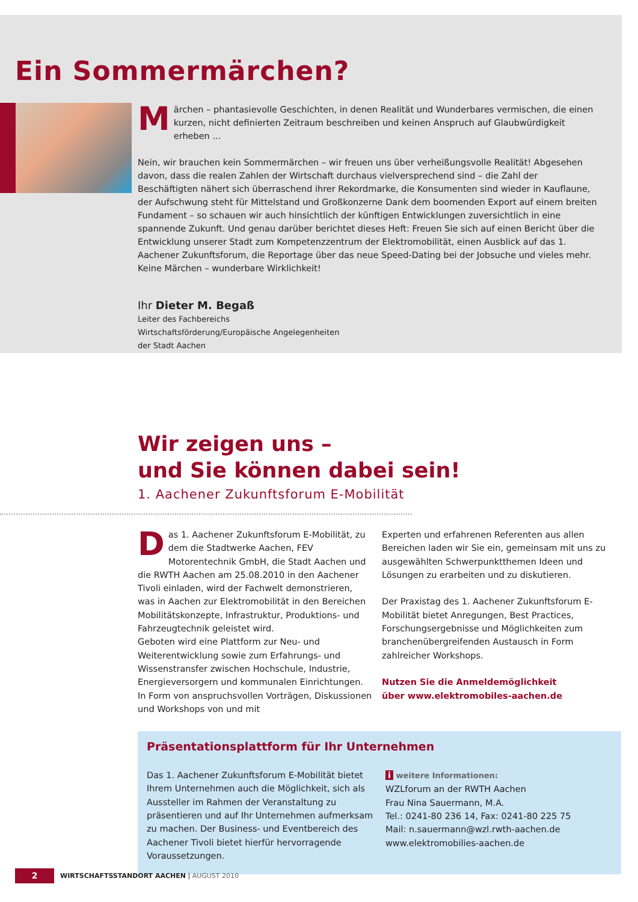Ein Sommermärchen?
Märchen – phantasievolle Geschichten, in denen Realität und Wunderbares vermischen, die einen kurzen, nicht definierten Zeitraum beschreiben und keinen Anspruch auf Glaubwürdigkeit erheben ...
Nein, wir brauchen kein Sommermärchen – wir freuen uns über verheißungsvolle Realität! Abgesehen davon, dass die realen Zahlen der Wirtschaft durchaus vielversprechend sind – die Zahl der Beschäftigten nähert sich überraschend ihrer Rekordmarke, die Konsumenten sind wieder in Kauflaune, der Aufschwung steht für Mittelstand und Großkonzerne Dank dem boomenden Export auf einem breiten Fundament – so schauen wir auch hinsichtlich der künftigen Entwicklungen zuversichtlich in eine spannende Zukunft. Und genau darüber berichtet dieses Heft: Freuen Sie sich auf einen Bericht über die Entwicklung unserer Stadt zum Kompetenzzentrum der Elektromobilität, einen Ausblick auf das 1. Aachener Zukunftsforum, die Reportage über das neue Speed-Dating bei der Jobsuche und vieles mehr. Keine Märchen – wunderbare Wirklichkeit!
Ihr Dieter M. Begaß
Leiter des Fachbereichs
Wirtschaftsförderung/Europäische Angelegenheiten
der Stadt Aachen
Wir zeigen uns –
und Sie können dabei sein!
1. Aachener Zukunftsforum E-Mobilität
Das 1. Aachener Zukunftsforum E-Mobilität, zu dem die Stadtwerke Aachen, FEV Motorentechnik GmbH, die Stadt Aachen und die RWTH Aachen am 25.08.2010 in den Aachener Tivoli einladen, wird der Fachwelt demonstrieren, was in Aachen zur Elektromobilität in den Bereichen Mobilitätskonzepte, Infrastruktur, Produktions- und Fahrzeugtechnik geleistet wird.
Geboten wird eine Plattform zur Neu- und Weiterentwicklung sowie zum Erfahrungs- und Wissenstransfer zwischen Hochschule, Industrie, Energieversorgern und kommunalen Einrichtungen. In Form von anspruchsvollen Vorträgen, Diskussionen und Workshops von und mit
Experten und erfahrenen Referenten aus allen Bereichen laden wir Sie ein, gemeinsam mit uns zu ausgewählten Schwerpunktthemen Ideen und Lösungen zu erarbeiten und zu diskutieren.
Der Praxistag des 1. Aachener Zukunftsforum E-Mobilität bietet Anregungen, Best Practices, Forschungsergebnisse und Möglichkeiten zum branchenübergreifenden Austausch in Form zahlreicher Workshops.
Nutzen Sie die Anmeldemöglichkeit
über www.elektromobiles-aachen.de
Präsentationsplattform für Ihr Unternehmen
Das 1. Aachener Zukunftsforum E-Mobilität bietet Ihrem Unternehmen auch die Möglichkeit, sich als Aussteller im Rahmen der Veranstaltung zu präsentieren und auf Ihr Unternehmen aufmerksam zu machen. Der Business- und Eventbereich des Aachener Tivoli bietet hierfür hervorragende Voraussetzungen.
i weitere Informationen:
WZLforum an der RWTH Aachen
Frau Nina Sauermann, M.A.
Tel.: 0241-80 236 14, Fax: 0241-80 225 75
Mail: n.sauermann@wzl.rwth-aachen.de
www.elektromobilies-aachen.de
2
WIRTSCHAFTSSTANDORT AACHEN | AUGUST 2010